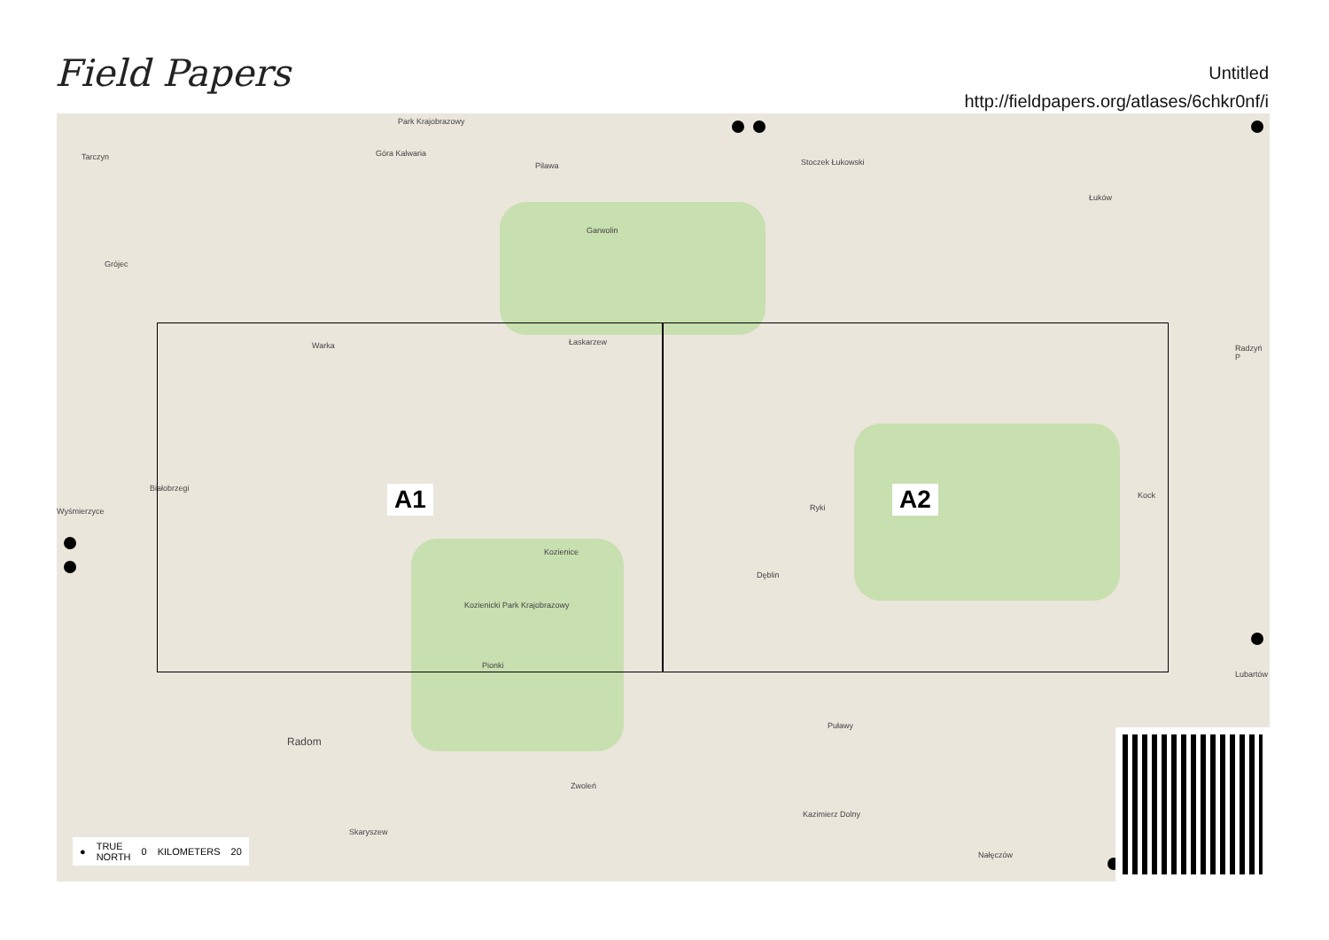Field Papers
Untitled
http://fieldpapers.org/atlases/6chkr0nf/i
Park Krajobrazowy
Tarczyn Góra Kalwaria
Pilawa Stoczek Łukowski
Łuków
Garwolin
Grójec
Warka Łaskarzew
Radzyń P
Białobrzegi
Wyśmierzyce Ryki
Kock
Kozienice
Dęblin
Kozienicki Park Krajobrazowy
Pionki
Lubartów
Puławy
Radom
Zwoleń
Kazimierz Dolny
Skaryszew
Nałęczów
A1 A2
● TRUE
NORTH 0 KILOMETERS 20